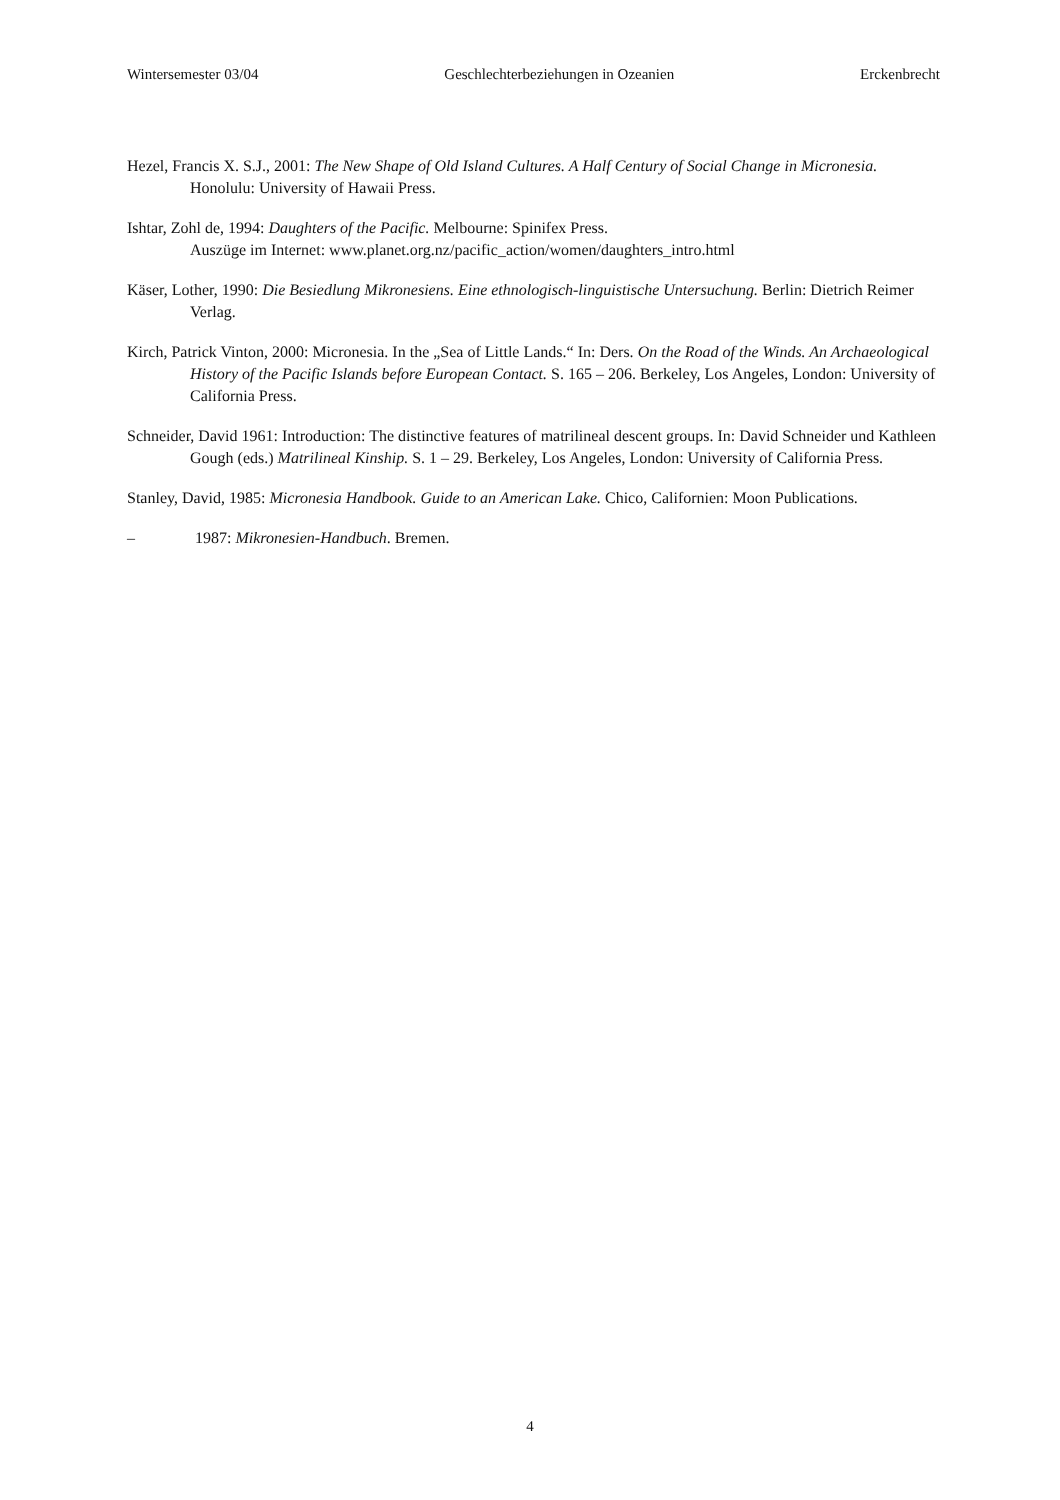Wintersemester 03/04 Geschlechterbeziehungen in Ozeanien Erckenbrecht
Hezel, Francis X. S.J., 2001: The New Shape of Old Island Cultures. A Half Century of Social Change in Micronesia. Honolulu: University of Hawaii Press.
Ishtar, Zohl de, 1994: Daughters of the Pacific. Melbourne: Spinifex Press.
Auszüge im Internet: www.planet.org.nz/pacific_action/women/daughters_intro.html
Käser, Lother, 1990: Die Besiedlung Mikronesiens. Eine ethnologisch-linguistische Untersuchung. Berlin: Dietrich Reimer Verlag.
Kirch, Patrick Vinton, 2000: Micronesia. In the „Sea of Little Lands.“ In: Ders. On the Road of the Winds. An Archaeological History of the Pacific Islands before European Contact. S. 165 – 206. Berkeley, Los Angeles, London: University of California Press.
Schneider, David 1961: Introduction: The distinctive features of matrilineal descent groups. In: David Schneider und Kathleen Gough (eds.) Matrilineal Kinship. S. 1 – 29. Berkeley, Los Angeles, London: University of California Press.
Stanley, David, 1985: Micronesia Handbook. Guide to an American Lake. Chico, Californien: Moon Publications.
– 1987: Mikronesien-Handbuch. Bremen.
4